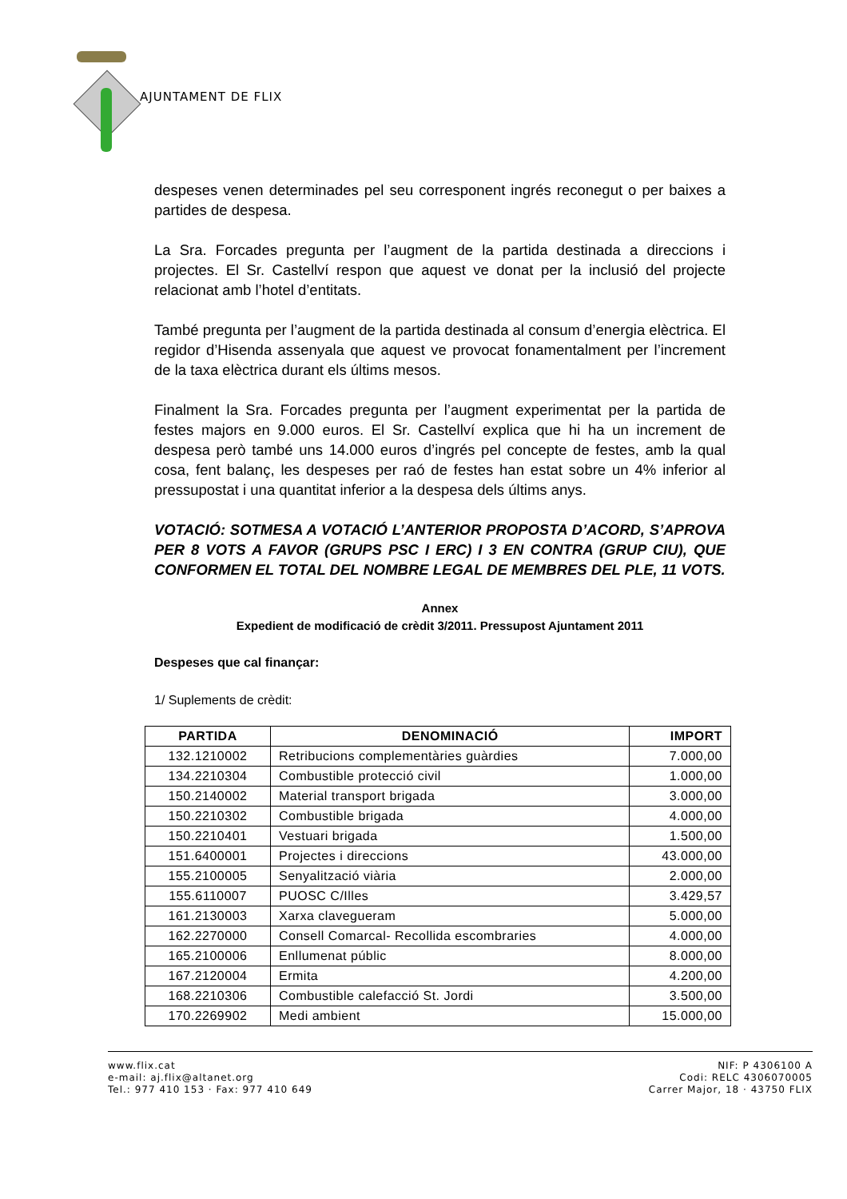AJUNTAMENT DE FLIX
despeses venen determinades pel seu corresponent ingrés reconegut o per baixes a partides de despesa.
La Sra. Forcades pregunta per l’augment de la partida destinada a direccions i projectes. El Sr. Castellví respon que aquest ve donat per la inclusió del projecte relacionat amb l’hotel d’entitats.
També pregunta per l’augment de la partida destinada al consum d’energia elèctrica. El regidor d’Hisenda assenyala que aquest ve provocat fonamentalment per l’increment de la taxa elèctrica durant els últims mesos.
Finalment la Sra. Forcades pregunta per l’augment experimentat per la partida de festes majors en 9.000 euros. El Sr. Castellví explica que hi ha un increment de despesa però també uns 14.000 euros d’ingrés pel concepte de festes, amb la qual cosa, fent balanç, les despeses per raó de festes han estat sobre un 4% inferior al pressupostat i una quantitat inferior a la despesa dels últims anys.
VOTACIÓ: SOTMESA A VOTACIÓ L’ANTERIOR PROPOSTA D’ACORD, S’APROVA PER 8 VOTS A FAVOR (GRUPS PSC I ERC) I 3 EN CONTRA (GRUP CIU), QUE CONFORMEN EL TOTAL DEL NOMBRE LEGAL DE MEMBRES DEL PLE, 11 VOTS.
Annex
Expedient de modificació de crèdit 3/2011. Pressupost Ajuntament 2011
Despeses que cal finançar:
1/ Suplements de crèdit:
| PARTIDA | DENOMINACIÓ | IMPORT |
| --- | --- | --- |
| 132.1210002 | Retribucions complementàries guàrdies | 7.000,00 |
| 134.2210304 | Combustible protecció civil | 1.000,00 |
| 150.2140002 | Material transport brigada | 3.000,00 |
| 150.2210302 | Combustible brigada | 4.000,00 |
| 150.2210401 | Vestuari brigada | 1.500,00 |
| 151.6400001 | Projectes i direccions | 43.000,00 |
| 155.2100005 | Senyalització viària | 2.000,00 |
| 155.6110007 | PUOSC C/Illes | 3.429,57 |
| 161.2130003 | Xarxa clavegueram | 5.000,00 |
| 162.2270000 | Consell Comarcal- Recollida escombraries | 4.000,00 |
| 165.2100006 | Enllumenat públic | 8.000,00 |
| 167.2120004 | Ermita | 4.200,00 |
| 168.2210306 | Combustible calefacció St. Jordi | 3.500,00 |
| 170.2269902 | Medi ambient | 15.000,00 |
www.flix.cat
e-mail: aj.flix@altanet.org
Tel.: 977 410 153 · Fax: 977 410 649
NIF: P 4306100 A
Codi: RELC 4306070005
Carrer Major, 18 · 43750 FLIX